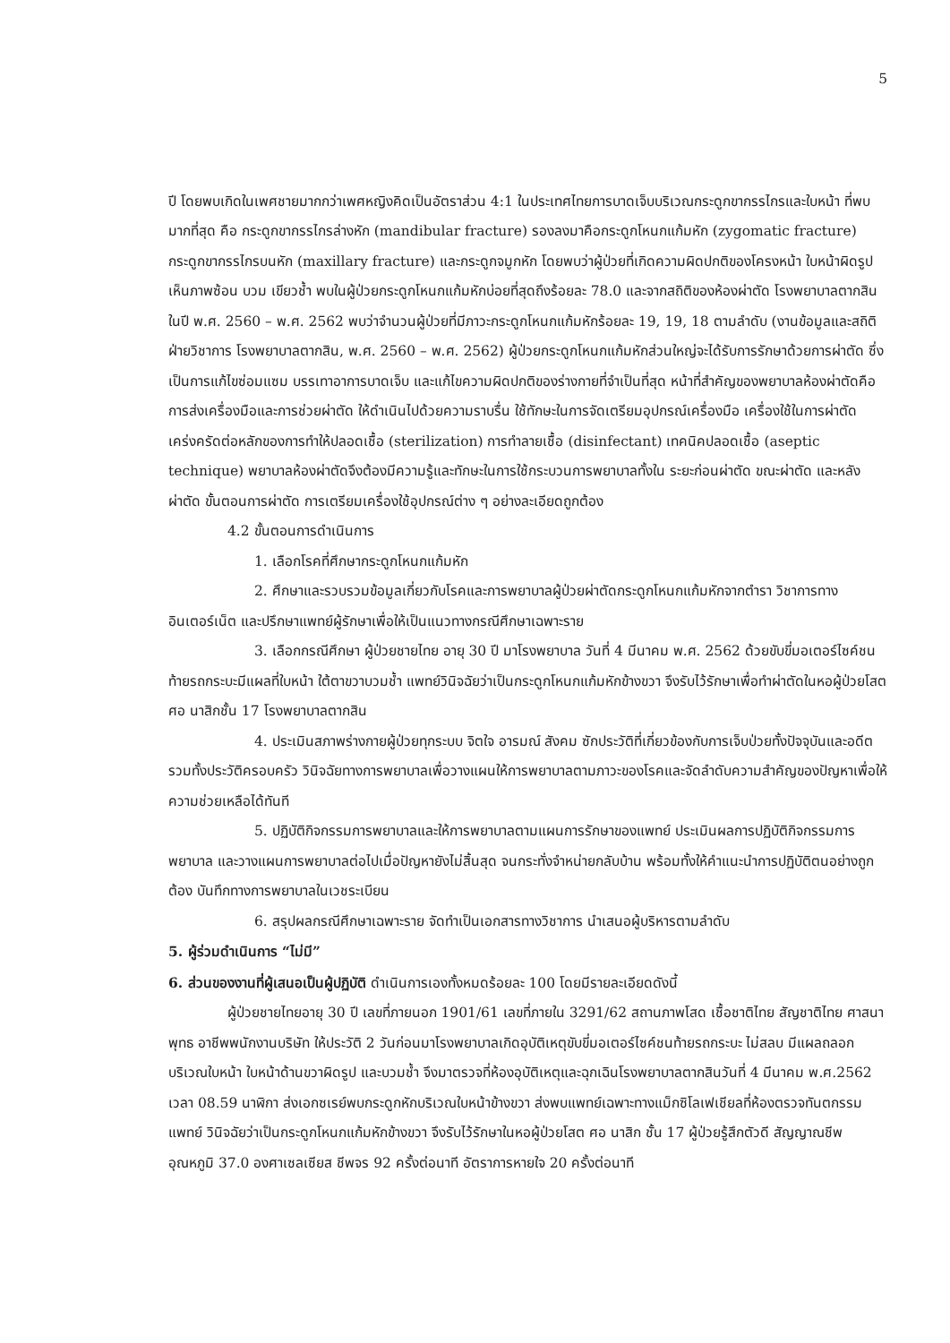5
ปี โดยพบเกิดในเพศชายมากกว่าเพศหญิงคิดเป็นอัตราส่วน 4:1 ในประเทศไทยการบาดเจ็บบริเวณกระดูกขากรรไกรและใบหน้า ที่พบมากที่สุด คือ กระดูกขากรรไกรล่างหัก (mandibular fracture) รองลงมาคือกระดูกโหนกแก้มหัก (zygomatic fracture) กระดูกขากรรไกรบนหัก (maxillary fracture) และกระดูกจมูกหัก โดยพบว่าผู้ป่วยที่เกิดความผิดปกติของโครงหน้า ใบหน้าผิดรูป เห็นภาพซ้อน บวม เขียวช้ำ พบในผู้ป่วยกระดูกโหนกแก้มหักบ่อยที่สุดถึงร้อยละ 78.0 และจากสถิติของห้องผ่าตัด โรงพยาบาลตากสิน ในปี พ.ศ. 2560 – พ.ศ. 2562 พบว่าจำนวนผู้ป่วยที่มีภาวะกระดูกโหนกแก้มหักร้อยละ 19, 19, 18 ตามลำดับ (งานข้อมูลและสถิติฝ่ายวิชาการ โรงพยาบาลตากสิน, พ.ศ. 2560 – พ.ศ. 2562) ผู้ป่วยกระดูกโหนกแก้มหักส่วนใหญ่จะได้รับการรักษาด้วยการผ่าตัด ซึ่งเป็นการแก้ไขซ่อมแซม บรรเทาอาการบาดเจ็บ และแก้ไขความผิดปกติของร่างกายที่จำเป็นที่สุด หน้าที่สำคัญของพยาบาลห้องผ่าตัดคือ การส่งเครื่องมือและการช่วยผ่าตัด ให้ดำเนินไปด้วยความราบรื่น ใช้ทักษะในการจัดเตรียมอุปกรณ์เครื่องมือ เครื่องใช้ในการผ่าตัด เคร่งครัดต่อหลักของการทำให้ปลอดเชื้อ (sterilization) การทำลายเชื้อ (disinfectant) เทคนิคปลอดเชื้อ (aseptic technique) พยาบาลห้องผ่าตัดจึงต้องมีความรู้และทักษะในการใช้กระบวนการพยาบาลทั้งใน ระยะก่อนผ่าตัด ขณะผ่าตัด และหลังผ่าตัด ขั้นตอนการผ่าตัด การเตรียมเครื่องใช้อุปกรณ์ต่าง ๆ อย่างละเอียดถูกต้อง
4.2 ขั้นตอนการดำเนินการ
1. เลือกโรคที่ศึกษากระดูกโหนกแก้มหัก
2. ศึกษาและรวบรวมข้อมูลเกี่ยวกับโรคและการพยาบาลผู้ป่วยผ่าตัดกระดูกโหนกแก้มหักจากตำรา วิชาการทางอินเตอร์เน็ต และปรึกษาแพทย์ผู้รักษาเพื่อให้เป็นแนวทางกรณีศึกษาเฉพาะราย
3. เลือกกรณีศึกษา ผู้ป่วยชายไทย อายุ 30 ปี มาโรงพยาบาล วันที่ 4 มีนาคม พ.ศ. 2562 ด้วยขับขี่มอเตอร์ไซค์ชนท้ายรถกระบะมีแผลที่ใบหน้า ใต้ตาขวาบวมช้ำ แพทย์วินิจฉัยว่าเป็นกระดูกโหนกแก้มหักข้างขวา จึงรับไว้รักษาเพื่อทำผ่าตัดในหอผู้ป่วยโสต ศอ นาสิกชั้น 17 โรงพยาบาลตากสิน
4. ประเมินสภาพร่างกายผู้ป่วยทุกระบบ จิตใจ อารมณ์ สังคม ซักประวัติที่เกี่ยวข้องกับการเจ็บป่วยทั้งปัจจุบันและอดีตรวมทั้งประวัติครอบครัว วินิจฉัยทางการพยาบาลเพื่อวางแผนให้การพยาบาลตามภาวะของโรคและจัดลำดับความสำคัญของปัญหาเพื่อให้ความช่วยเหลือได้ทันที
5. ปฏิบัติกิจกรรมการพยาบาลและให้การพยาบาลตามแผนการรักษาของแพทย์ ประเมินผลการปฏิบัติกิจกรรมการพยาบาล และวางแผนการพยาบาลต่อไปเมื่อปัญหายังไม่สิ้นสุด จนกระทั่งจำหน่ายกลับบ้าน พร้อมทั้งให้คำแนะนำการปฏิบัติตนอย่างถูกต้อง บันทึกทางการพยาบาลในเวชระเบียน
6. สรุปผลกรณีศึกษาเฉพาะราย จัดทำเป็นเอกสารทางวิชาการ นำเสนอผู้บริหารตามลำดับ
5. ผู้ร่วมดำเนินการ “ไม่มี”
6. ส่วนของงานที่ผู้เสนอเป็นผู้ปฏิบัติ ดำเนินการเองทั้งหมดร้อยละ 100 โดยมีรายละเอียดดังนี้
ผู้ป่วยชายไทยอายุ 30 ปี เลขที่ภายนอก 1901/61 เลขที่ภายใน 3291/62 สถานภาพโสด เชื้อชาติไทย สัญชาติไทย ศาสนาพุทธ อาชีพพนักงานบริษัท ให้ประวัติ 2 วันก่อนมาโรงพยาบาลเกิดอุบัติเหตุขับขี่มอเตอร์ไซค์ชนท้ายรถกระบะ ไม่สลบ มีแผลถลอกบริเวณใบหน้า ใบหน้าด้านขวาผิดรูป และบวมช้ำ จึงมาตรวจที่ห้องอุบัติเหตุและฉุกเฉินโรงพยาบาลตากสินวันที่ 4 มีนาคม พ.ศ.2562 เวลา 08.59 นาฬิกา ส่งเอกซเรย์พบกระดูกหักบริเวณใบหน้าข้างขวา ส่งพบแพทย์เฉพาะทางแม็กซิโลเฟเชียลที่ห้องตรวจทันตกรรม แพทย์ วินิจฉัยว่าเป็นกระดูกโหนกแก้มหักข้างขวา จึงรับไว้รักษาในหอผู้ป่วยโสต ศอ นาสิก ชั้น 17 ผู้ป่วยรู้สึกตัวดี สัญญาณชีพ อุณหภูมิ 37.0 องศาเซลเซียส ชีพจร 92 ครั้งต่อนาที อัตราการหายใจ 20 ครั้งต่อนาที